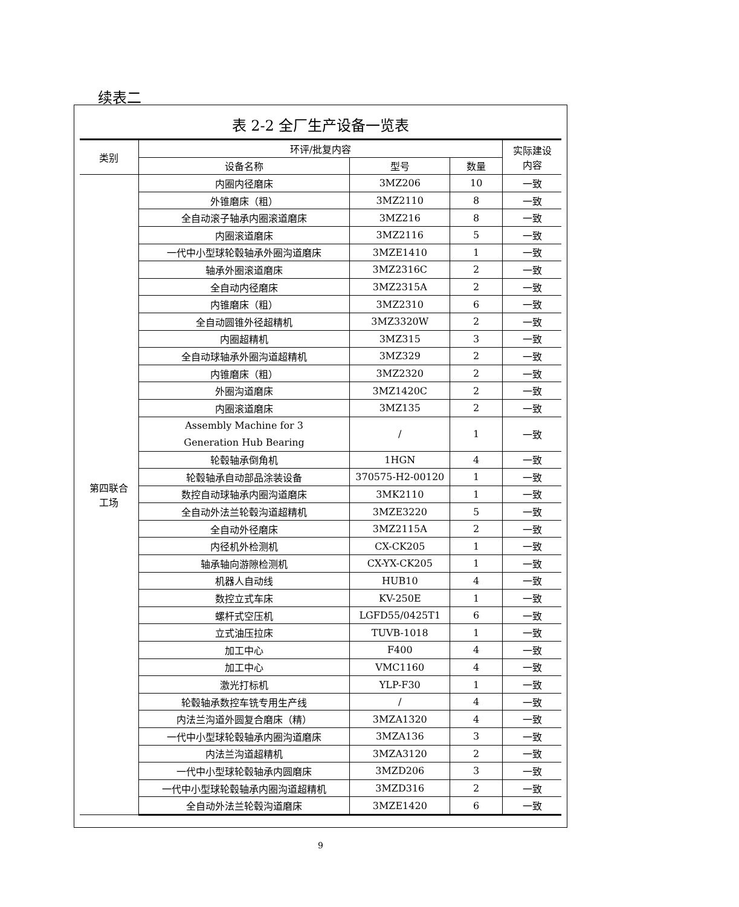续表二
表 2-2 全厂生产设备一览表
| 类别 | 环评/批复内容 | | | 实际建设 内容 |
| --- | --- | --- | --- | --- |
| | 设备名称 | 型号 | 数量 | |
| 第四联合 工场 | 内圈内径磨床 | 3MZ206 | 10 | 一致 |
| | 外锥磨床（粗） | 3MZ2110 | 8 | 一致 |
| | 全自动滚子轴承内圈滚道磨床 | 3MZ216 | 8 | 一致 |
| | 内圈滚道磨床 | 3MZ2116 | 5 | 一致 |
| | 一代中小型球轮毂轴承外圈沟道磨床 | 3MZE1410 | 1 | 一致 |
| | 轴承外圈滚道磨床 | 3MZ2316C | 2 | 一致 |
| | 全自动内径磨床 | 3MZ2315A | 2 | 一致 |
| | 内锥磨床（粗） | 3MZ2310 | 6 | 一致 |
| | 全自动圆锥外径超精机 | 3MZ3320W | 2 | 一致 |
| | 内圈超精机 | 3MZ315 | 3 | 一致 |
| | 全自动球轴承外圈沟道超精机 | 3MZ329 | 2 | 一致 |
| | 内锥磨床（粗） | 3MZ2320 | 2 | 一致 |
| | 外圈沟道磨床 | 3MZ1420C | 2 | 一致 |
| | 内圈滚道磨床 | 3MZ135 | 2 | 一致 |
| | Assembly Machine for 3 Generation Hub Bearing | / | 1 | 一致 |
| | 轮毂轴承倒角机 | 1HGN | 4 | 一致 |
| | 轮毂轴承自动部品涂装设备 | 370575-H2-00120 | 1 | 一致 |
| | 数控自动球轴承内圈沟道磨床 | 3MK2110 | 1 | 一致 |
| | 全自动外法兰轮毂沟道超精机 | 3MZE3220 | 5 | 一致 |
| | 全自动外径磨床 | 3MZ2115A | 2 | 一致 |
| | 内径机外检测机 | CX-CK205 | 1 | 一致 |
| | 轴承轴向游隙检测机 | CX-YX-CK205 | 1 | 一致 |
| | 机器人自动线 | HUB10 | 4 | 一致 |
| | 数控立式车床 | KV-250E | 1 | 一致 |
| | 螺杆式空压机 | LGFD55/0425T1 | 6 | 一致 |
| | 立式油压拉床 | TUVB-1018 | 1 | 一致 |
| | 加工中心 | F400 | 4 | 一致 |
| | 加工中心 | VMC1160 | 4 | 一致 |
| | 激光打标机 | YLP-F30 | 1 | 一致 |
| | 轮毂轴承数控车铣专用生产线 | / | 4 | 一致 |
| | 内法兰沟道外圆复合磨床（精） | 3MZA1320 | 4 | 一致 |
| | 一代中小型球轮毂轴承内圈沟道磨床 | 3MZA136 | 3 | 一致 |
| | 内法兰沟道超精机 | 3MZA3120 | 2 | 一致 |
| | 一代中小型球轮毂轴承内圆磨床 | 3MZD206 | 3 | 一致 |
| | 一代中小型球轮毂轴承内圈沟道超精机 | 3MZD316 | 2 | 一致 |
| | 全自动外法兰轮毂沟道磨床 | 3MZE1420 | 6 | 一致 |
9